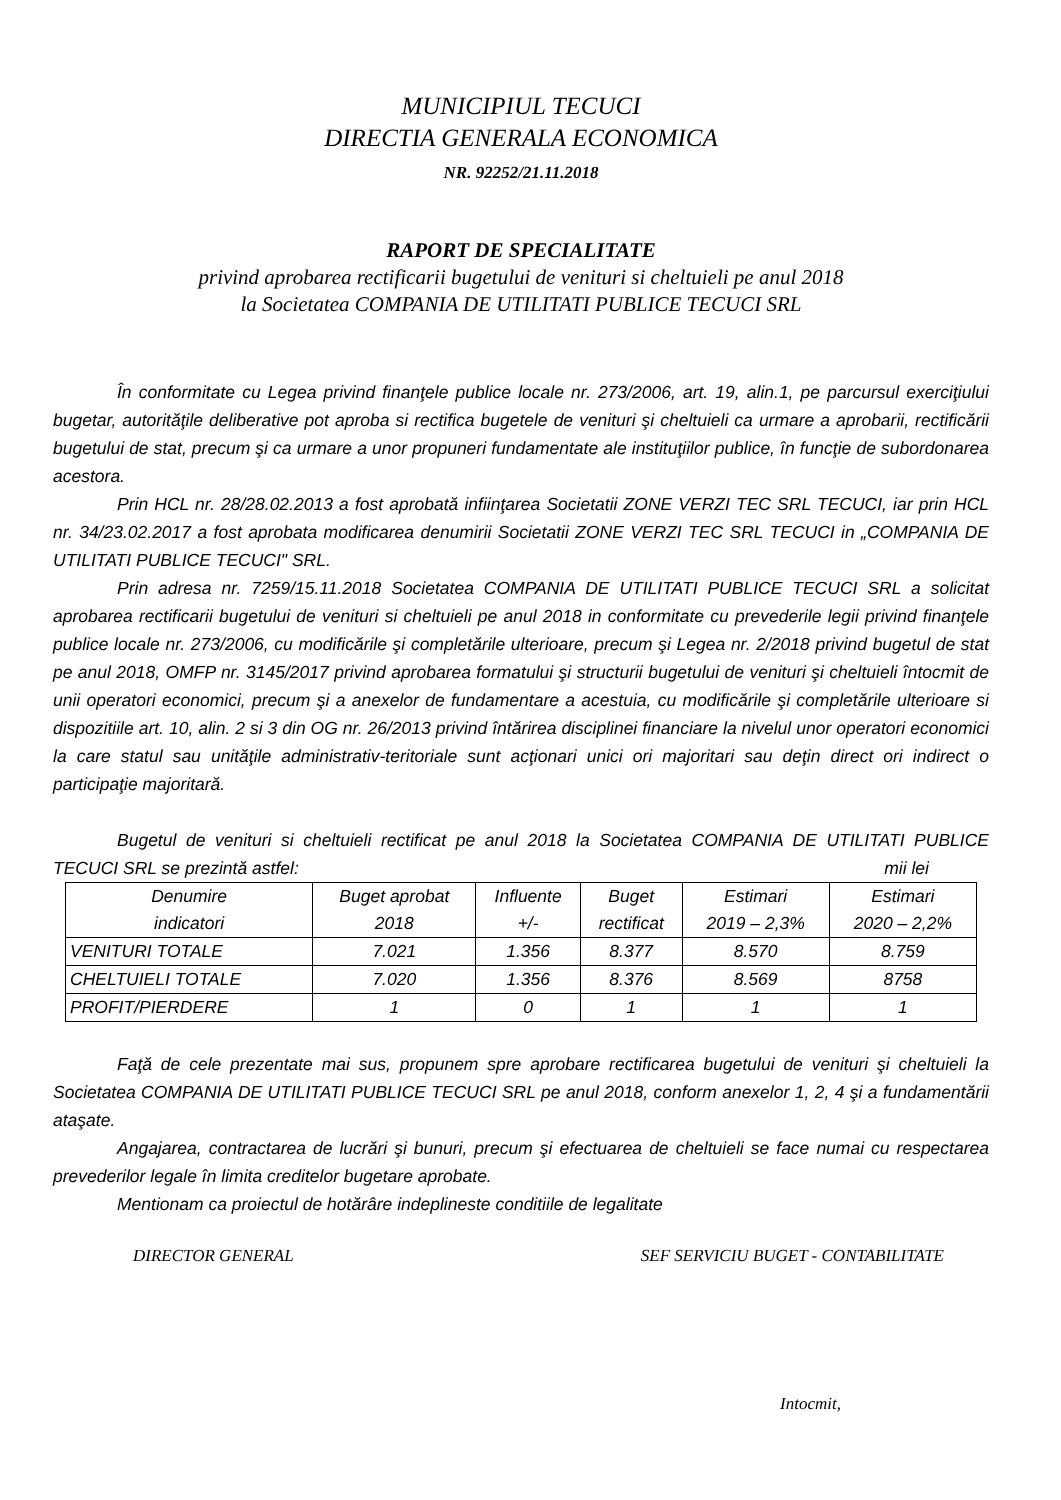MUNICIPIUL TECUCI
DIRECTIA GENERALA ECONOMICA
NR. 92252/21.11.2018
RAPORT DE SPECIALITATE
privind aprobarea rectificarii bugetului de venituri si cheltuieli pe anul 2018
la Societatea COMPANIA DE UTILITATI PUBLICE TECUCI SRL
În conformitate cu Legea privind finanţele publice locale nr. 273/2006, art. 19, alin.1, pe parcursul exerciţiului bugetar, autorităţile deliberative pot aproba si rectifica bugetele de venituri şi cheltuieli ca urmare a aprobarii, rectificării bugetului de stat, precum şi ca urmare a unor propuneri fundamentate ale instituţiilor publice, în funcţie de subordonarea acestora.
Prin HCL nr. 28/28.02.2013 a fost aprobată infiinţarea Societatii ZONE VERZI TEC SRL TECUCI, iar prin HCL nr. 34/23.02.2017 a fost aprobata modificarea denumirii Societatii ZONE VERZI TEC SRL TECUCI in „COMPANIA DE UTILITATI PUBLICE TECUCI" SRL.
Prin adresa nr. 7259/15.11.2018 Societatea COMPANIA DE UTILITATI PUBLICE TECUCI SRL a solicitat aprobarea rectificarii bugetului de venituri si cheltuieli pe anul 2018 in conformitate cu prevederile legii privind finanţele publice locale nr. 273/2006, cu modificările şi completările ulterioare, precum şi Legea nr. 2/2018 privind bugetul de stat pe anul 2018, OMFP nr. 3145/2017 privind aprobarea formatului şi structurii bugetului de venituri şi cheltuieli întocmit de unii operatori economici, precum şi a anexelor de fundamentare a acestuia, cu modificările şi completările ulterioare si dispozitiile art. 10, alin. 2 si 3 din OG nr. 26/2013 privind întărirea disciplinei financiare la nivelul unor operatori economici la care statul sau unităţile administrativ-teritoriale sunt acţionari unici ori majoritari sau deţin direct ori indirect o participaţie majoritară.
Bugetul de venituri si cheltuieli rectificat pe anul 2018 la Societatea COMPANIA DE UTILITATI PUBLICE TECUCI SRL se prezintă astfel: mii lei
| Denumire indicatori | Buget aprobat 2018 | Influente +/- | Buget rectificat | Estimari 2019 – 2,3% | Estimari 2020 – 2,2% |
| --- | --- | --- | --- | --- | --- |
| VENITURI TOTALE | 7.021 | 1.356 | 8.377 | 8.570 | 8.759 |
| CHELTUIELI TOTALE | 7.020 | 1.356 | 8.376 | 8.569 | 8758 |
| PROFIT/PIERDERE | 1 | 0 | 1 | 1 | 1 |
Faţă de cele prezentate mai sus, propunem spre aprobare rectificarea bugetului de venituri şi cheltuieli la Societatea COMPANIA DE UTILITATI PUBLICE TECUCI SRL pe anul 2018, conform anexelor 1, 2, 4 şi a fundamentării ataşate.
Angajarea, contractarea de lucrări şi bunuri, precum şi efectuarea de cheltuieli se face numai cu respectarea prevederilor legale în limita creditelor bugetare aprobate.
Mentionam ca proiectul de hotărâre indeplineste conditiile de legalitate
DIRECTOR GENERAL SEF SERVICIU BUGET - CONTABILITATE
Intocmit,